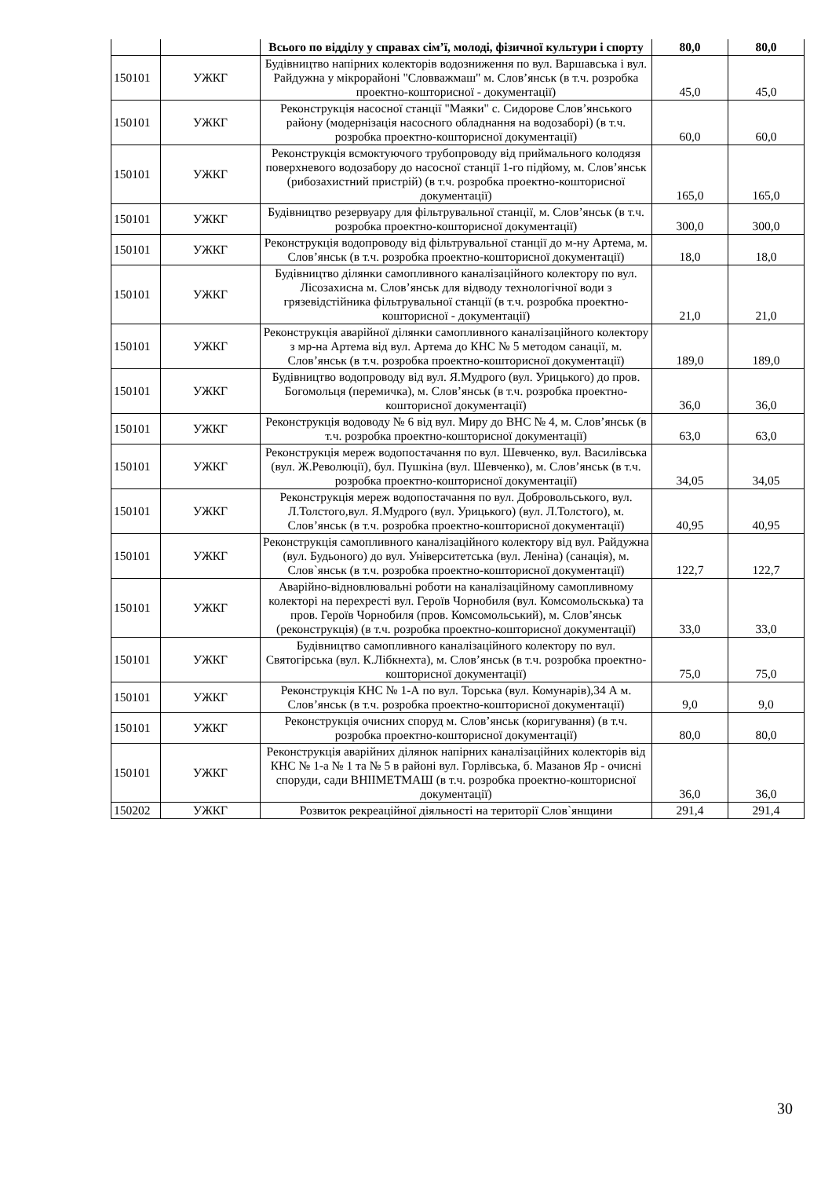| | | Всього по відділу у справах сім’ї, молоді, фізичної культури і спорту | 80,0 | 80,0 |
| 150101 | УЖКГ | Будівництво напірних колекторів водозниження по вул. Варшавська і вул. Райдужна у мікрорайоні "Словважмаш" м. Слов’янськ (в т.ч. розробка проектно-кошторисної - документації) | 45,0 | 45,0 |
| 150101 | УЖКГ | Реконструкція насосної станції "Маяки" с. Сидорове Слов’янського району (модернізація насосного обладнання на водозаборі) (в т.ч. розробка проектно-кошторисної документації) | 60,0 | 60,0 |
| 150101 | УЖКГ | Реконструкція всмоктуючого трубопроводу від приймального колодязя поверхневого водозабору до насосної станції 1-го підйому, м. Слов’янськ (рибозахистний пристрій) (в т.ч. розробка проектно-кошторисної документації) | 165,0 | 165,0 |
| 150101 | УЖКГ | Будівництво резервуару для фільтрувальної станції, м. Слов’янськ (в т.ч. розробка проектно-кошторисної документації) | 300,0 | 300,0 |
| 150101 | УЖКГ | Реконструкція водопроводу від фільтрувальної станції до м-ну Артема, м. Слов’янськ (в т.ч. розробка проектно-кошторисної документації) | 18,0 | 18,0 |
| 150101 | УЖКГ | Будівництво ділянки самопливного каналізаційного колектору по вул. Лісозахисна м. Слов’янськ для відводу технологічної води з грязевідстійника фільтрувальної станції (в т.ч. розробка проектно-кошторисної - документації) | 21,0 | 21,0 |
| 150101 | УЖКГ | Реконструкція аварійної ділянки самопливного каналізаційного колектору з мр-на Артема від вул. Артема до КНС № 5 методом санації, м. Слов’янськ (в т.ч. розробка проектно-кошторисної документації) | 189,0 | 189,0 |
| 150101 | УЖКГ | Будівництво водопроводу від вул. Я.Мудрого (вул. Урицького) до пров. Богомольця (перемичка), м. Слов’янськ (в т.ч. розробка проектно-кошторисної документації) | 36,0 | 36,0 |
| 150101 | УЖКГ | Реконструкція водоводу № 6 від вул. Миру до ВНС № 4, м. Слов’янськ (в т.ч. розробка проектно-кошторисної документації) | 63,0 | 63,0 |
| 150101 | УЖКГ | Реконструкція мереж водопостачання по вул. Шевченко, вул. Василівська (вул. Ж.Революції), бул. Пушкіна (вул. Шевченко), м. Слов’янськ (в т.ч. розробка проектно-кошторисної документації) | 34,05 | 34,05 |
| 150101 | УЖКГ | Реконструкція мереж водопостачання по вул. Добровольського, вул. Л.Толстого,вул. Я.Мудрого (вул. Урицького) (вул. Л.Толстого), м. Слов’янськ (в т.ч. розробка проектно-кошторисної документації) | 40,95 | 40,95 |
| 150101 | УЖКГ | Реконструкція самопливного каналізаційного колектору від вул. Райдужна (вул. Будьоного) до вул. Університетська (вул. Леніна) (санація), м. Слов`янськ (в т.ч. розробка проектно-кошторисної документації) | 122,7 | 122,7 |
| 150101 | УЖКГ | Аварійно-відновлювальні роботи на каналізаційному самопливному колекторі на перехресті вул. Героїв Чорнобиля (вул. Комсомольскька) та пров. Героїв Чорнобиля (пров. Комсомольський), м. Слов’янськ (реконструкція) (в т.ч. розробка проектно-кошторисної документації) | 33,0 | 33,0 |
| 150101 | УЖКГ | Будівництво самопливного каналізаційного колектору по вул. Святогірська (вул. К.Лібкнехта), м. Слов’янськ (в т.ч. розробка проектно-кошторисної документації) | 75,0 | 75,0 |
| 150101 | УЖКГ | Реконструкція КНС № 1-А по вул. Торська (вул. Комунарів),34 А м. Слов’янськ (в т.ч. розробка проектно-кошторисної документації) | 9,0 | 9,0 |
| 150101 | УЖКГ | Реконструкція очисних споруд м. Слов’янськ (коригування) (в т.ч. розробка проектно-кошторисної документації) | 80,0 | 80,0 |
| 150101 | УЖКГ | Реконструкція аварійних ділянок напірних каналізаційних колекторів від КНС № 1-а № 1 та № 5 в районі вул. Горлівська, б. Мазанов Яр - очисні споруди, сади ВНІІМЕТМАШ (в т.ч. розробка проектно-кошторисної документації) | 36,0 | 36,0 |
| 150202 | УЖКГ | Розвиток рекреаційної діяльності на території Слов`янщини | 291,4 | 291,4 |
30